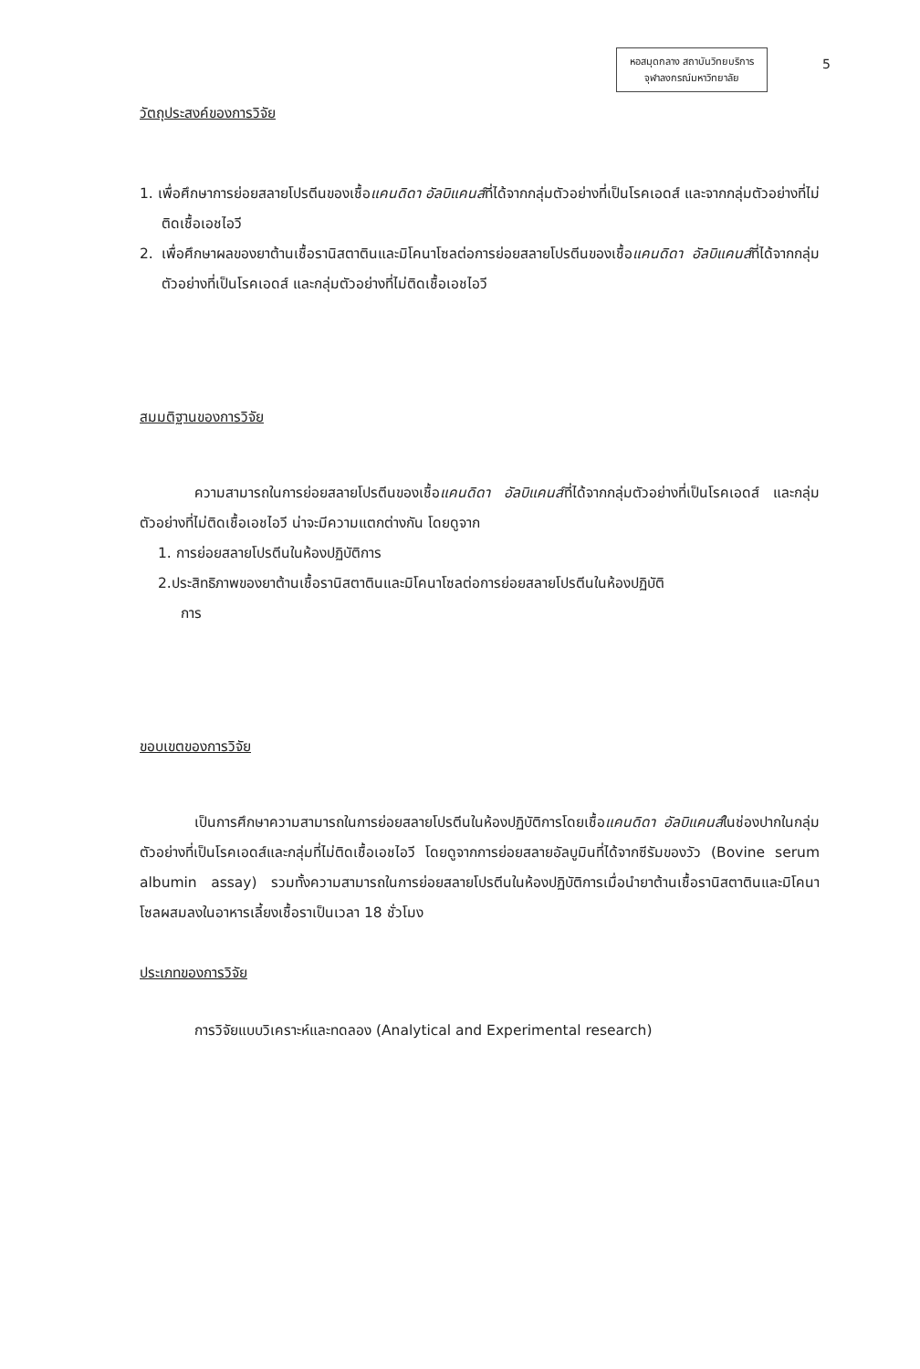หอสมุดกลาง สถาบันวิทยบริการ
จุฬาลงกรณ์มหาวิทยาลัย
5
วัตถุประสงค์ของการวิจัย
1. เพื่อศึกษาการย่อยสลายโปรตีนของเชื้อแคนดิดา อัลบิแคนส์ที่ได้จากกลุ่มตัวอย่างที่เป็นโรคเอดส์ และจากกลุ่มตัวอย่างที่ไม่ติดเชื้อเอชไอวี
2. เพื่อศึกษาผลของยาต้านเชื้อรานิสตาตินและมิโคนาโซลต่อการย่อยสลายโปรตีนของเชื้อแคนดิดา อัลบิแคนส์ที่ได้จากกลุ่มตัวอย่างที่เป็นโรคเอดส์ และกลุ่มตัวอย่างที่ไม่ติดเชื้อเอชไอวี
สมมติฐานของการวิจัย
ความสามารถในการย่อยสลายโปรตีนของเชื้อแคนดิดา อัลบิแคนส์ที่ได้จากกลุ่มตัวอย่างที่เป็นโรคเอดส์ และกลุ่มตัวอย่างที่ไม่ติดเชื้อเอชไอวี น่าจะมีความแตกต่างกัน โดยดูจาก
1. การย่อยสลายโปรตีนในห้องปฏิบัติการ
2.ประสิทธิภาพของยาต้านเชื้อรานิสตาตินและมิโคนาโซลต่อการย่อยสลายโปรตีนในห้องปฏิบัติ
การ
ขอบเขตของการวิจัย
เป็นการศึกษาความสามารถในการย่อยสลายโปรตีนในห้องปฏิบัติการโดยเชื้อแคนดิดา อัลบิแคนส์ในช่องปากในกลุ่มตัวอย่างที่เป็นโรคเอดส์และกลุ่มที่ไม่ติดเชื้อเอชไอวี โดยดูจากการย่อยสลายอัลบูมินที่ได้จากซีรัมของวัว (Bovine serum albumin assay) รวมทั้งความสามารถในการย่อยสลายโปรตีนในห้องปฏิบัติการเมื่อนำยาต้านเชื้อรานิสตาตินและมิโคนาโซลผสมลงในอาหารเลี้ยงเชื้อราเป็นเวลา 18 ชั่วโมง
ประเภทของการวิจัย
การวิจัยแบบวิเคราะห์และทดลอง (Analytical and Experimental research)